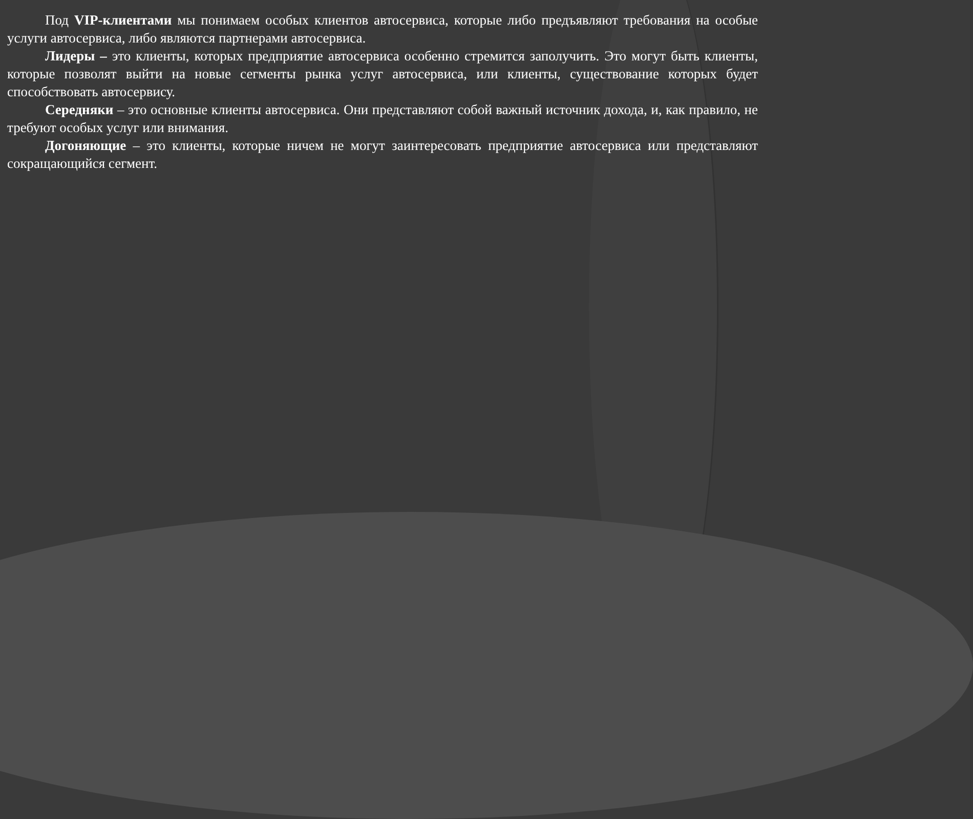Под VIP-клиентами мы понимаем особых клиентов автосервиса, которые либо предъявляют требования на особые услуги автосервиса, либо являются партнерами автосервиса.
Лидеры – это клиенты, которых предприятие автосервиса особенно стремится заполучить. Это могут быть клиенты, которые позволят выйти на новые сегменты рынка услуг автосервиса, или клиенты, существование которых будет способствовать автосервису.
Середняки – это основные клиенты автосервиса. Они представляют собой важный источник дохода, и, как правило, не требуют особых услуг или внимания.
Догоняющие – это клиенты, которые ничем не могут заинтересовать предприятие автосервиса или представляют сокращающийся сегмент.